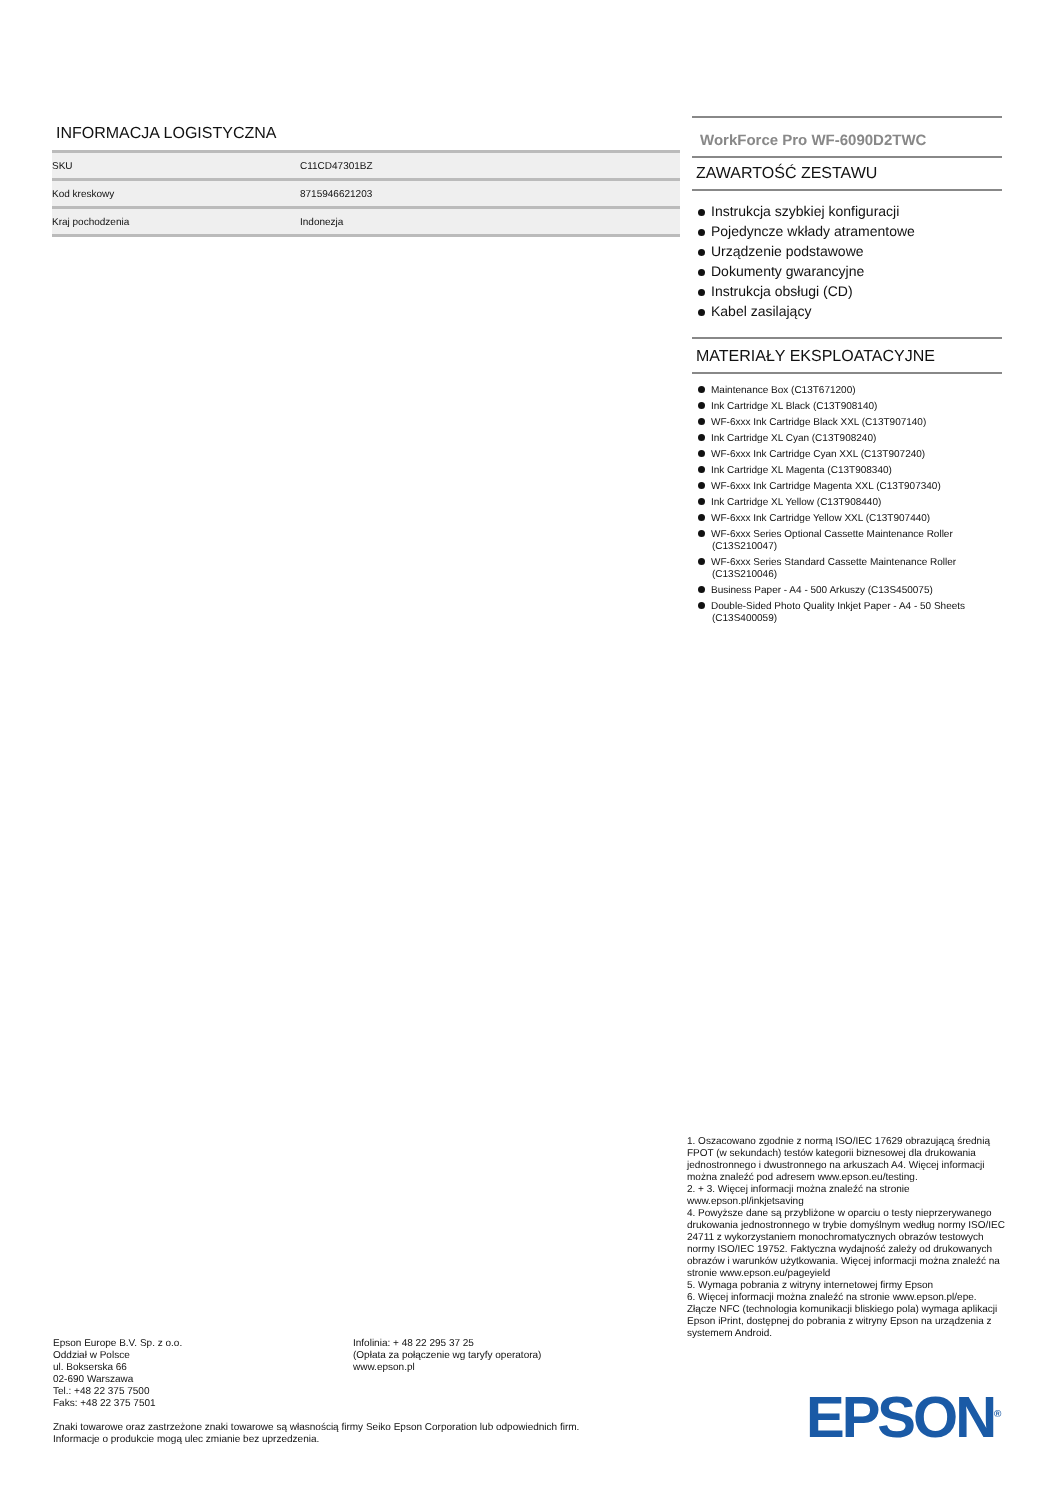INFORMACJA LOGISTYCZNA
| SKU | C11CD47301BZ |
| Kod kreskowy | 8715946621203 |
| Kraj pochodzenia | Indonezja |
WorkForce Pro WF-6090D2TWC
ZAWARTOŚĆ ZESTAWU
Instrukcja szybkiej konfiguracji
Pojedyncze wkłady atramentowe
Urządzenie podstawowe
Dokumenty gwarancyjne
Instrukcja obsługi (CD)
Kabel zasilający
MATERIAŁY EKSPLOATACYJNE
Maintenance Box (C13T671200)
Ink Cartridge XL Black (C13T908140)
WF-6xxx Ink Cartridge Black XXL (C13T907140)
Ink Cartridge XL Cyan (C13T908240)
WF-6xxx Ink Cartridge Cyan XXL (C13T907240)
Ink Cartridge XL Magenta (C13T908340)
WF-6xxx Ink Cartridge Magenta XXL (C13T907340)
Ink Cartridge XL Yellow (C13T908440)
WF-6xxx Ink Cartridge Yellow XXL (C13T907440)
WF-6xxx Series Optional Cassette Maintenance Roller (C13S210047)
WF-6xxx Series Standard Cassette Maintenance Roller (C13S210046)
Business Paper - A4 - 500 Arkuszy (C13S450075)
Double-Sided Photo Quality Inkjet Paper - A4 - 50 Sheets (C13S400059)
1. Oszacowano zgodnie z normą ISO/IEC 17629 obrazującą średnią FPOT (w sekundach) testów kategorii biznesowej dla drukowania jednostronnego i dwustronnego na arkuszach A4. Więcej informacji można znaleźć pod adresem www.epson.eu/testing.
2. + 3. Więcej informacji można znaleźć na stronie www.epson.pl/inkjetsaving
4. Powyższe dane są przybliżone w oparciu o testy nieprzerywanego drukowania jednostronnego w trybie domyślnym według normy ISO/IEC 24711 z wykorzystaniem monochromatycznych obrazów testowych normy ISO/IEC 19752. Faktyczna wydajność zależy od drukowanych obrazów i warunków użytkowania. Więcej informacji można znaleźć na stronie www.epson.eu/pageyield
5. Wymaga pobrania z witryny internetowej firmy Epson
6. Więcej informacji można znaleźć na stronie www.epson.pl/epe. Złącze NFC (technologia komunikacji bliskiego pola) wymaga aplikacji Epson iPrint, dostępnej do pobrania z witryny Epson na urządzenia z systemem Android.
Epson Europe B.V. Sp. z o.o.
Oddział w Polsce
ul. Bokserska 66
02-690 Warszawa
Tel.: +48 22 375 7500
Faks: +48 22 375 7501
Infolinia: + 48 22 295 37 25
(Opłata za połączenie wg taryfy operatora)
www.epson.pl
Znaki towarowe oraz zastrzeżone znaki towarowe są własnością firmy Seiko Epson Corporation lub odpowiednich firm.
Informacje o produkcie mogą ulec zmianie bez uprzedzenia.
EPSON<sup>®</sup>